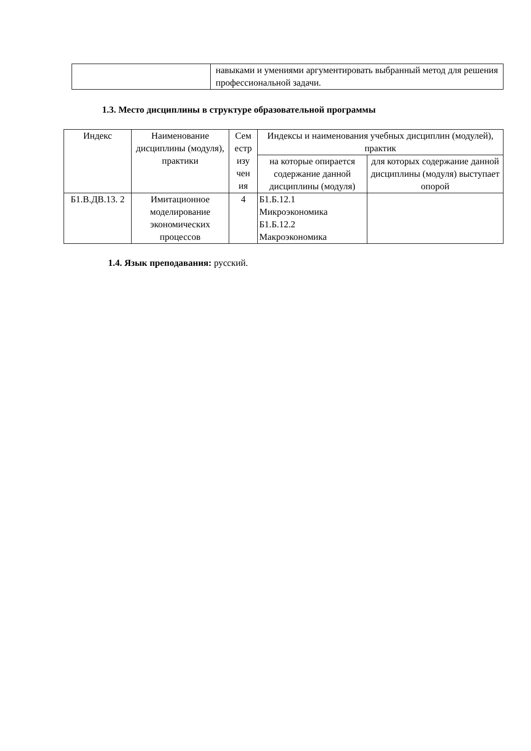| | навыками и умениями аргументировать выбранный метод для решения профессиональной задачи. |
1.3. Место дисциплины в структуре образовательной программы
| Индекс | Наименование дисциплины (модуля), практики | Сем естр изу чен ия | Индексы и наименования учебных дисциплин (модулей), практик | |
| --- | --- | --- | --- | --- |
| | | | на которые опирается содержание данной дисциплины (модуля) | для которых содержание данной дисциплины (модуля) выступает опорой |
| Б1.В.ДВ.13. 2 | Имитационное моделирование экономических процессов | 4 | Б1.Б.12.1 Микроэкономика Б1.Б.12.2 Макроэкономика | |
1.4. Язык преподавания: русский.